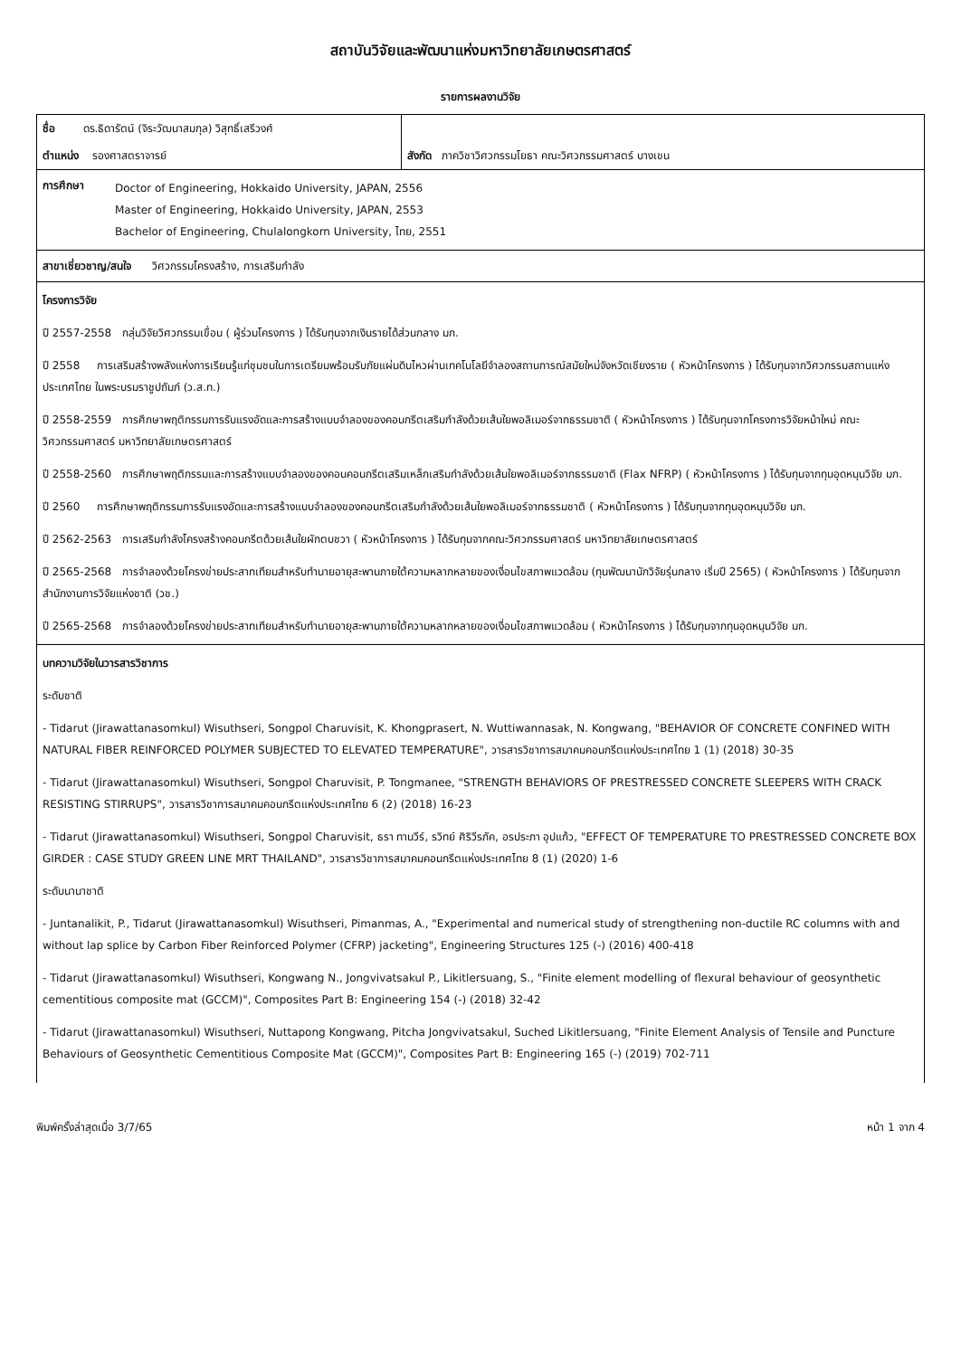สถาบันวิจัยและพัฒนาแห่งมหาวิทยาลัยเกษตรศาสตร์
รายการผลงานวิจัย
| ชื่อ ดร.ธิดารัตน์ (จิระวัฒนาสมกุล) วิสุทธิ์เสรีวงศ์ | |
| ตำแหน่ง รองศาสตราจารย์ | สังกัด ภาควิชาวิศวกรรมโยธา คณะวิศวกรรมศาสตร์ บางเขน |
| การศึกษา | Doctor of Engineering, Hokkaido University, JAPAN, 2556 Master of Engineering, Hokkaido University, JAPAN, 2553 Bachelor of Engineering, Chulalongkorn University, ไทย, 2551 |
สาขาเชี่ยวชาญ/สนใจ วิศวกรรมโครงสร้าง, การเสริมกำลัง
โครงการวิจัย
ปี 2557-2558 กลุ่มวิจัยวิศวกรรมเขื่อน ( ผู้ร่วมโครงการ ) ได้รับทุนจากเงินรายได้ส่วนกลาง มก.
ปี 2558 การเสริมสร้างพลังแห่งการเรียนรู้แก่ชุมชนในการเตรียมพร้อมรับภัยแผ่นดินไหวผ่านเทคโนโลยีจำลองสถานการณ์สมัยใหม่จังหวัดเชียงราย ( หัวหน้าโครงการ ) ได้รับทุนจากวิศวกรรมสถานแห่งประเทศไทย ในพระบรมราชูปถัมภ์ (ว.ส.ท.)
ปี 2558-2559 การศึกษาพฤติกรรมการรับแรงอัดและการสร้างแบบจำลองของคอนกรีตเสริมกำลังด้วยเส้นใยพอลิเมอร์จากธรรมชาติ ( หัวหน้าโครงการ ) ได้รับทุนจากโครงการวิจัยหน้าใหม่ คณะวิศวกรรมศาสตร์ มหาวิทยาลัยเกษตรศาสตร์
ปี 2558-2560 การศึกษาพฤติกรรมและการสร้างแบบจำลองของคอนคอนกรีตเสริมเหล็กเสริมกำลังด้วยเส้นใยพอลิเมอร์จากธรรมชาติ (Flax NFRP) ( หัวหน้าโครงการ ) ได้รับทุนจากทุนอุดหนุนวิจัย มก.
ปี 2560 การศึกษาพฤติกรรมการรับแรงอัดและการสร้างแบบจำลองของคอนกรีตเสริมกำลังด้วยเส้นใยพอลิเมอร์จากธรรมชาติ ( หัวหน้าโครงการ ) ได้รับทุนจากทุนอุดหนุนวิจัย มก.
ปี 2562-2563 การเสริมกำลังโครงสร้างคอนกรีตด้วยเส้นใยผักตบชวา ( หัวหน้าโครงการ ) ได้รับทุนจากคณะวิศวกรรมศาสตร์ มหาวิทยาลัยเกษตรศาสตร์
ปี 2565-2568 การจำลองด้วยโครงข่ายประสาทเทียมสำหรับทำนายอายุสะพานภายใต้ความหลากหลายของเงื่อนไขสภาพแวดล้อม (ทุนพัฒนานักวิจัยรุ่นกลาง เริ่มปี 2565) ( หัวหน้าโครงการ ) ได้รับทุนจากสำนักงานการวิจัยแห่งชาติ (วช.)
ปี 2565-2568 การจำลองด้วยโครงข่ายประสาทเทียมสำหรับทำนายอายุสะพานภายใต้ความหลากหลายของเงื่อนไขสภาพแวดล้อม ( หัวหน้าโครงการ ) ได้รับทุนจากทุนอุดหนุนวิจัย มก.
บทความวิจัยในวารสารวิชาการ
ระดับชาติ
- Tidarut (Jirawattanasomkul) Wisuthseri, Songpol Charuvisit, K. Khongprasert, N. Wuttiwannasak, N. Kongwang, "BEHAVIOR OF CONCRETE CONFINED WITH NATURAL FIBER REINFORCED POLYMER SUBJECTED TO ELEVATED TEMPERATURE", วารสารวิชาการสมาคมคอนกรีตแห่งประเทศไทย 1 (1) (2018) 30-35
- Tidarut (Jirawattanasomkul) Wisuthseri, Songpol Charuvisit, P. Tongmanee, "STRENGTH BEHAVIORS OF PRESTRESSED CONCRETE SLEEPERS WITH CRACK RESISTING STIRRUPS", วารสารวิชาการสมาคมคอนกรีตแห่งประเทศไทย 6 (2) (2018) 16-23
- Tidarut (Jirawattanasomkul) Wisuthseri, Songpol Charuvisit, ธรา ทานวีร์, รวิทย์ ศิริวีรภัค, อรประภา อุปแก้ว, "EFFECT OF TEMPERATURE TO PRESTRESSED CONCRETE BOX GIRDER : CASE STUDY GREEN LINE MRT THAILAND", วารสารวิชาการสมาคมคอนกรีตแห่งประเทศไทย 8 (1) (2020) 1-6
ระดับนานาชาติ
- Juntanalikit, P., Tidarut (Jirawattanasomkul) Wisuthseri, Pimanmas, A., "Experimental and numerical study of strengthening non-ductile RC columns with and without lap splice by Carbon Fiber Reinforced Polymer (CFRP) jacketing", Engineering Structures 125 (-) (2016) 400-418
- Tidarut (Jirawattanasomkul) Wisuthseri, Kongwang N., Jongvivatsakul P., Likitlersuang, S., "Finite element modelling of flexural behaviour of geosynthetic cementitious composite mat (GCCM)", Composites Part B: Engineering 154 (-) (2018) 32-42
- Tidarut (Jirawattanasomkul) Wisuthseri, Nuttapong Kongwang, Pitcha Jongvivatsakul, Suched Likitlersuang, "Finite Element Analysis of Tensile and Puncture Behaviours of Geosynthetic Cementitious Composite Mat (GCCM)", Composites Part B: Engineering 165 (-) (2019) 702-711
พิมพ์ครั้งล่าสุดเมื่อ 3/7/65 หน้า 1 จาก 4